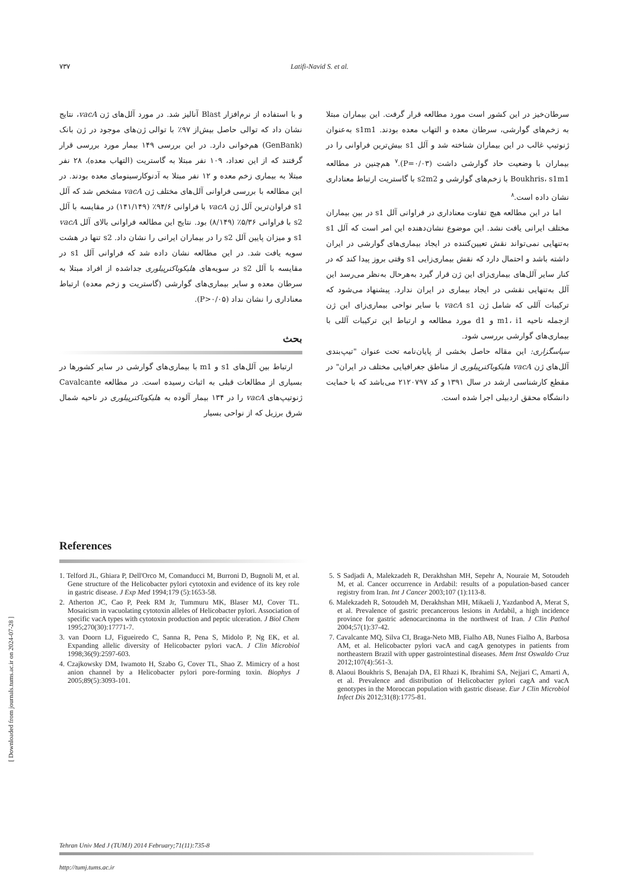۷۳۷
Latifi-Navid S. et al.
و با استفاده از نرم‌افزار Blast آنالیز شد. در مورد آلل‌های ژن vacA، نتایج نشان داد که توالی حاصل بیش‌از ۹۷٪ با توالی ژن‌های موجود در ژن بانک (GenBank) هم‌خوانی دارد. در این بررسی ۱۴۹ بیمار مورد بررسی قرار گرفتند که از این تعداد، ۱۰۹ نفر مبتلا به گاستریت (التهاب معده)، ۲۸ نفر مبتلا به بیماری زخم معده و ۱۲ نفر مبتلا به آدنوکارسینومای معده بودند. در این مطالعه با بررسی فراوانی آلل‌های مختلف ژن vacA مشخص شد که آلل s1 فراوان‌ترین آلل ژن vacA با فراوانی ۹۴/۶٪ (۱۴۱/۱۴۹) در مقایسه با آلل s2 با فراوانی ۵/۳۶٪ (۸/۱۴۹) بود. نتایج این مطالعه فراوانی بالای آلل vacA s1 و میزان پایین آلل s2 را در بیماران ایرانی را نشان داد. s2 تنها در هشت سویه یافت شد. در این مطالعه نشان داده شد که فراوانی آلل s1 در مقایسه با آلل s2 در سویه‌های هلیکوباکترپیلوری جداشده از افراد مبتلا به سرطان معده و سایر بیماری‌های گوارشی (گاستریت و زخم معده) ارتباط معناداری را نشان نداد (P>۰/۰۵).
بحث
ارتباط بین آلل‌های s1 و m1 با بیماری‌های گوارشی در سایر کشورها در بسیاری از مطالعات قبلی به اثبات رسیده است. در مطالعه Cavalcante ژنوتیپ‌های vacA را در ۱۳۴ بیمار آلوده به هلیکوباکترپیلوری در ناحیه شمال شرق برزیل که از نواحی بسیار
سرطان‌خیز در این کشور است مورد مطالعه قرار گرفت. این بیماران مبتلا به زخم‌های گوارشی، سرطان معده و التهاب معده بودند. s1m1 به‌عنوان ژنوتیپ غالب در این بیماران شناخته شد و آلل s1 بیش‌ترین فراوانی را در بیماران با وضعیت حاد گوارشی داشت (P=۰/۰۳).<sup>۷</sup> هم‌چنین در مطالعه Boukhris، s1m1 با زخم‌های گوارشی و s2m2 با گاستریت ارتباط معناداری نشان داده است.<sup>۸</sup>
اما در این مطالعه هیچ تفاوت معناداری در فراوانی آلل s1 در بین بیماران مختلف ایرانی یافت نشد. این موضوع نشان‌دهنده این امر است که آلل s1 به‌تنهایی نمی‌تواند نقش تعیین‌کننده در ایجاد بیماری‌های گوارشی در ایران داشته باشد و احتمال دارد که نقش بیماری‌زایی s1 وقتی بروز پیدا کند که در کنار سایر آلل‌های بیماری‌زای این ژن قرار گیرد به‌هرحال به‌نظر می‌رسد این آلل به‌تنهایی نقشی در ایجاد بیماری در ایران ندارد. پیشنهاد می‌شود که ترکیبات آللی که شامل ژن vacA s1 با سایر نواحی بیماری‌زای این ژن ازجمله ناحیه m1، i1 و d1 مورد مطالعه و ارتباط این ترکیبات آللی با بیماری‌های گوارشی بررسی شود.
سپاسگزاری: این مقاله حاصل بخشی از پایان‌نامه تحت عنوان "تیپ‌بندی آلل‌های ژن vacA هلیکوباکترپیلوری از مناطق جغرافیایی مختلف در ایران" در مقطع کارشناسی ارشد در سال ۱۳۹۱ و کد ۲۱۲۰۷۹۷ می‌باشد که با حمایت دانشگاه محقق اردبیلی اجرا شده است.
References
1. Telford JL, Ghiara P, Dell'Orco M, Comanducci M, Burroni D, Bugnoli M, et al. Gene structure of the Helicobacter pylori cytotoxin and evidence of its key role in gastric disease. J Exp Med 1994;179 (5):1653-58.
2. Atherton JC, Cao P, Peek RM Jr, Tummuru MK, Blaser MJ, Cover TL. Mosaicism in vacuolating cytotoxin alleles of Helicobacter pylori. Association of specific vacA types with cytotoxin production and peptic ulceration. J Biol Chem 1995;270(30):17771-7.
3. van Doorn LJ, Figueiredo C, Sanna R, Pena S, Midolo P, Ng EK, et al. Expanding allelic diversity of Helicobacter pylori vacA. J Clin Microbiol 1998;36(9):2597-603.
4. Czajkowsky DM, Iwamoto H, Szabo G, Cover TL, Shao Z. Mimicry of a host anion channel by a Helicobacter pylori pore-forming toxin. Biophys J 2005;89(5):3093-101.
5. S Sadjadi A, Malekzadeh R, Derakhshan MH, Sepehr A, Nouraie M, Sotoudeh M, et al. Cancer occurrence in Ardabil: results of a population-based cancer registry from Iran. Int J Cancer 2003;107 (1):113-8.
6. Malekzadeh R, Sotoudeh M, Derakhshan MH, Mikaeli J, Yazdanbod A, Merat S, et al. Prevalence of gastric precancerous lesions in Ardabil, a high incidence province for gastric adenocarcinoma in the northwest of Iran. J Clin Pathol 2004;57(1):37-42.
7. Cavalcante MQ, Silva CI, Braga-Neto MB, Fialho AB, Nunes Fialho A, Barbosa AM, et al. Helicobacter pylori vacA and cagA genotypes in patients from northeastern Brazil with upper gastrointestinal diseases. Mem Inst Oswaldo Cruz 2012;107(4):561-3.
8. Alaoui Boukhris S, Benajah DA, El Rhazi K, Ibrahimi SA, Nejjari C, Amarti A, et al. Prevalence and distribution of Helicobacter pylori cagA and vacA genotypes in the Moroccan population with gastric disease. Eur J Clin Microbiol Infect Dis 2012;31(8):1775-81.
Tehran Univ Med J (TUMJ) 2014 February;71(11):735-8
http://tumj.tums.ac.ir
[ Downloaded from journals.tums.ac.ir on 2024-07-28 ]